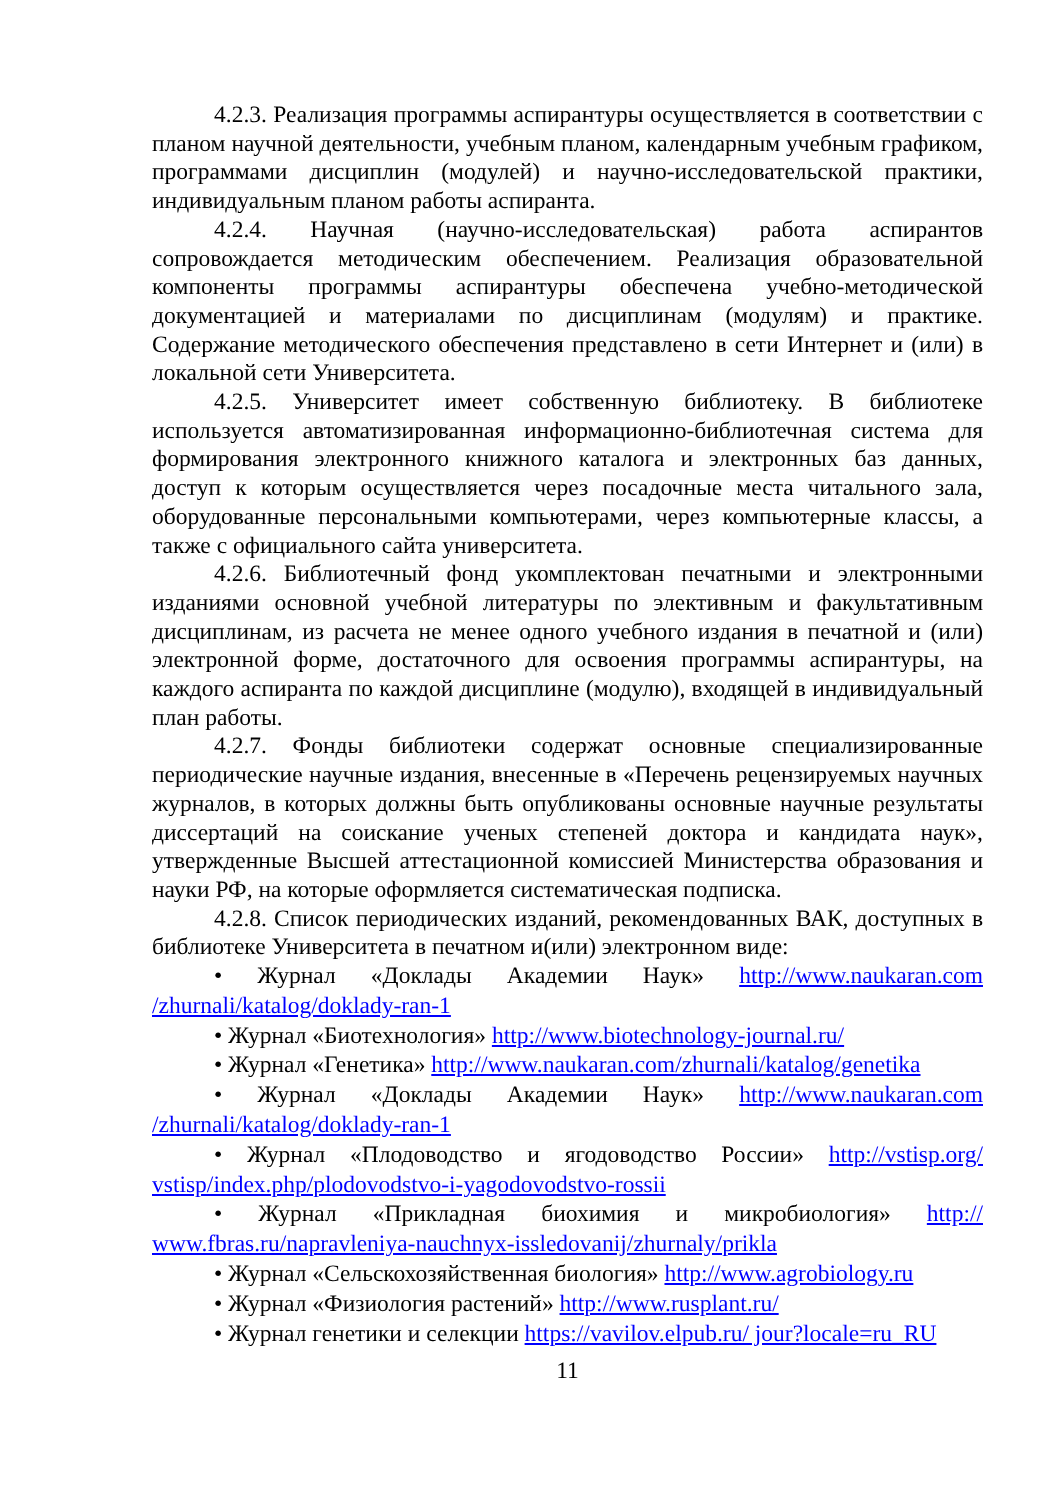4.2.3. Реализация программы аспирантуры осуществляется в соответствии с планом научной деятельности, учебным планом, календарным учебным графиком, программами дисциплин (модулей) и научно-исследовательской практики, индивидуальным планом работы аспиранта.
4.2.4. Научная (научно-исследовательская) работа аспирантов сопровождается методическим обеспечением. Реализация образовательной компоненты программы аспирантуры обеспечена учебно-методической документацией и материалами по дисциплинам (модулям) и практике. Содержание методического обеспечения представлено в сети Интернет и (или) в локальной сети Университета.
4.2.5. Университет имеет собственную библиотеку. В библиотеке используется автоматизированная информационно-библиотечная система для формирования электронного книжного каталога и электронных баз данных, доступ к которым осуществляется через посадочные места читального зала, оборудованные персональными компьютерами, через компьютерные классы, а также с официального сайта университета.
4.2.6. Библиотечный фонд укомплектован печатными и электронными изданиями основной учебной литературы по элективным и факультативным дисциплинам, из расчета не менее одного учебного издания в печатной и (или) электронной форме, достаточного для освоения программы аспирантуры, на каждого аспиранта по каждой дисциплине (модулю), входящей в индивидуальный план работы.
4.2.7. Фонды библиотеки содержат основные специализированные периодические научные издания, внесенные в «Перечень рецензируемых научных журналов, в которых должны быть опубликованы основные научные результаты диссертаций на соискание ученых степеней доктора и кандидата наук», утвержденные Высшей аттестационной комиссией Министерства образования и науки РФ, на которые оформляется систематическая подписка.
4.2.8. Список периодических изданий, рекомендованных ВАК, доступных в библиотеке Университета в печатном и(или) электронном виде:
• Журнал «Доклады Академии Наук» http://www.naukaran.com /zhurnali/katalog/doklady-ran-1
• Журнал «Биотехнология» http://www.biotechnology-journal.ru/
• Журнал «Генетика» http://www.naukaran.com/zhurnali/katalog/genetika
• Журнал «Доклады Академии Наук» http://www.naukaran.com /zhurnali/katalog/doklady-ran-1
• Журнал «Плодоводство и ягодоводство России» http://vstisp.org/ vstisp/index.php/plodovodstvo-i-yagodovodstvo-rossii
• Журнал «Прикладная биохимия и микробиология» http:// www.fbras.ru/napravleniya-nauchnyx-issledovanij/zhurnaly/prikla
• Журнал «Сельскохозяйственная биология» http://www.agrobiology.ru
• Журнал «Физиология растений» http://www.rusplant.ru/
• Журнал генетики и селекции https://vavilov.elpub.ru/ jour?locale=ru_RU
11